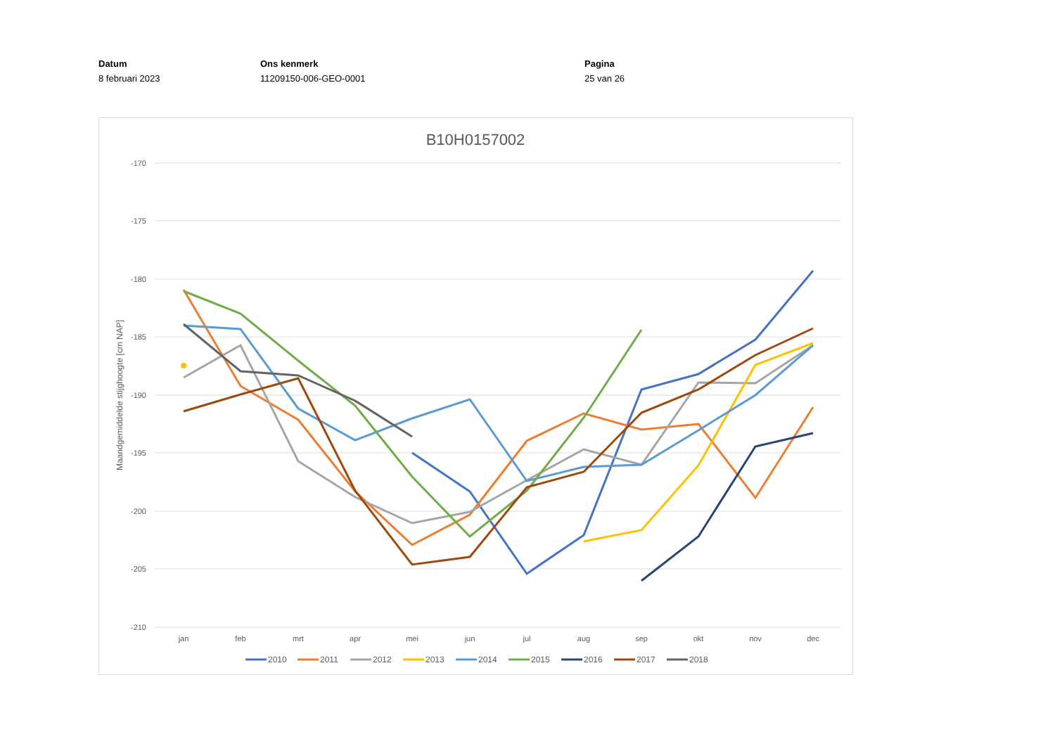Datum
8 februari 2023
Ons kenmerk
11209150-006-GEO-0001
Pagina
25 van 26
B10H0157002
-170
-175
-180
-185
-190
-195
-200
-205
-210
jan
feb
mrt
apr
mei
jun
jul
aug
sep
okt
nov
dec
Maandgemiddelde stijghoogte [cm NAP]
2010
2011
2012
2013
2014
2015
2016
2017
2018